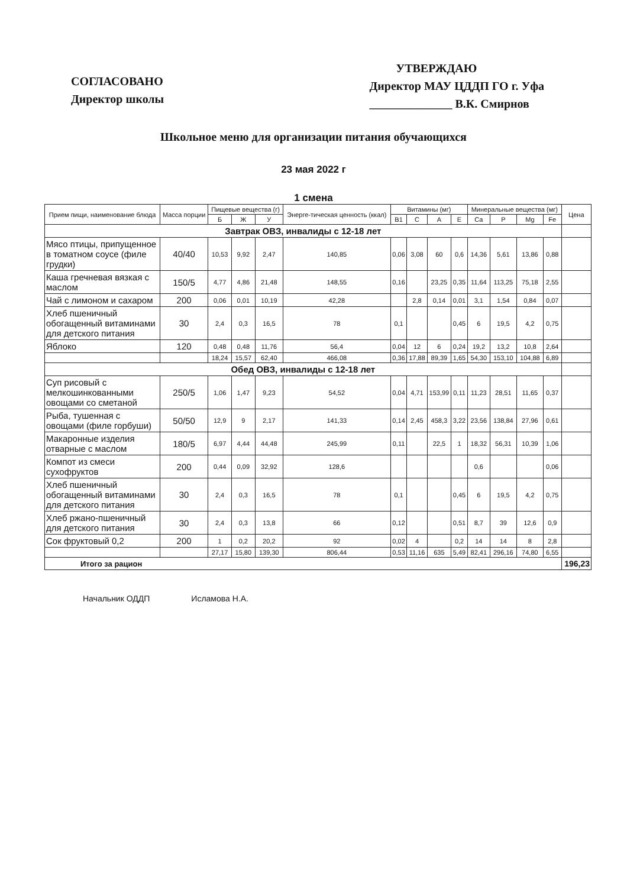СОГЛАСОВАНО
Директор школы
УТВЕРЖДАЮ
Директор МАУ ЦДДП ГО г. Уфа
______________ В.К. Смирнов
Школьное меню для организации питания обучающихся
23 мая 2022 г
1 смена
| Прием пищи, наименование блюда | Масса порции | Пищевые вещества (г) | | | Энерге-тическая ценность (ккал) | Витамины (мг) | | | | Минеральные вещества (мг) | | | | Цена |
| --- | --- | --- | --- | --- | --- | --- | --- | --- | --- | --- | --- | --- | --- | --- |
| | | Б | Ж | У | | B1 | C | A | E | Ca | P | Mg | Fe | |
| Завтрак ОВЗ, инвалиды с 12-18 лет | | | | | | | | | | | | | | |
| Мясо птицы, припущенное в томатном соусе (филе грудки) | 40/40 | 10,53 | 9,92 | 2,47 | 140,85 | 0,06 | 3,08 | 60 | 0,6 | 14,36 | 5,61 | 13,86 | 0,88 | |
| Каша гречневая вязкая с маслом | 150/5 | 4,77 | 4,86 | 21,48 | 148,55 | 0,16 | | 23,25 | 0,35 | 11,64 | 113,25 | 75,18 | 2,55 | |
| Чай с лимоном и сахаром | 200 | 0,06 | 0,01 | 10,19 | 42,28 | | 2,8 | 0,14 | 0,01 | 3,1 | 1,54 | 0,84 | 0,07 | |
| Хлеб пшеничный обогащенный витаминами для детского питания | 30 | 2,4 | 0,3 | 16,5 | 78 | 0,1 | | | 0,45 | 6 | 19,5 | 4,2 | 0,75 | |
| Яблоко | 120 | 0,48 | 0,48 | 11,76 | 56,4 | 0,04 | 12 | 6 | 0,24 | 19,2 | 13,2 | 10,8 | 2,64 | |
| | | 18,24 | 15,57 | 62,40 | 466,08 | 0,36 | 17,88 | 89,39 | 1,65 | 54,30 | 153,10 | 104,88 | 6,89 | |
| Обед ОВЗ, инвалиды с 12-18 лет | | | | | | | | | | | | | | |
| Суп рисовый с мелкошинкованными овощами со сметаной | 250/5 | 1,06 | 1,47 | 9,23 | 54,52 | 0,04 | 4,71 | 153,99 | 0,11 | 11,23 | 28,51 | 11,65 | 0,37 | |
| Рыба, тушенная с овощами (филе горбуши) | 50/50 | 12,9 | 9 | 2,17 | 141,33 | 0,14 | 2,45 | 458,3 | 3,22 | 23,56 | 138,84 | 27,96 | 0,61 | |
| Макаронные изделия отварные с маслом | 180/5 | 6,97 | 4,44 | 44,48 | 245,99 | 0,11 | | 22,5 | 1 | 18,32 | 56,31 | 10,39 | 1,06 | |
| Компот из смеси сухофруктов | 200 | 0,44 | 0,09 | 32,92 | 128,6 | | | | | 0,6 | | | 0,06 | |
| Хлеб пшеничный обогащенный витаминами для детского питания | 30 | 2,4 | 0,3 | 16,5 | 78 | 0,1 | | | 0,45 | 6 | 19,5 | 4,2 | 0,75 | |
| Хлеб ржано-пшеничный для детского питания | 30 | 2,4 | 0,3 | 13,8 | 66 | 0,12 | | | 0,51 | 8,7 | 39 | 12,6 | 0,9 | |
| Сок фруктовый 0,2 | 200 | 1 | 0,2 | 20,2 | 92 | 0,02 | 4 | | 0,2 | 14 | 14 | 8 | 2,8 | |
| | | 27,17 | 15,80 | 139,30 | 806,44 | 0,53 | 11,16 | 635 | 5,49 | 82,41 | 296,16 | 74,80 | 6,55 | |
| Итого за рацион | | | | | | | | | | | | | | 196,23 |
Начальник ОДДП Исламова Н.А.